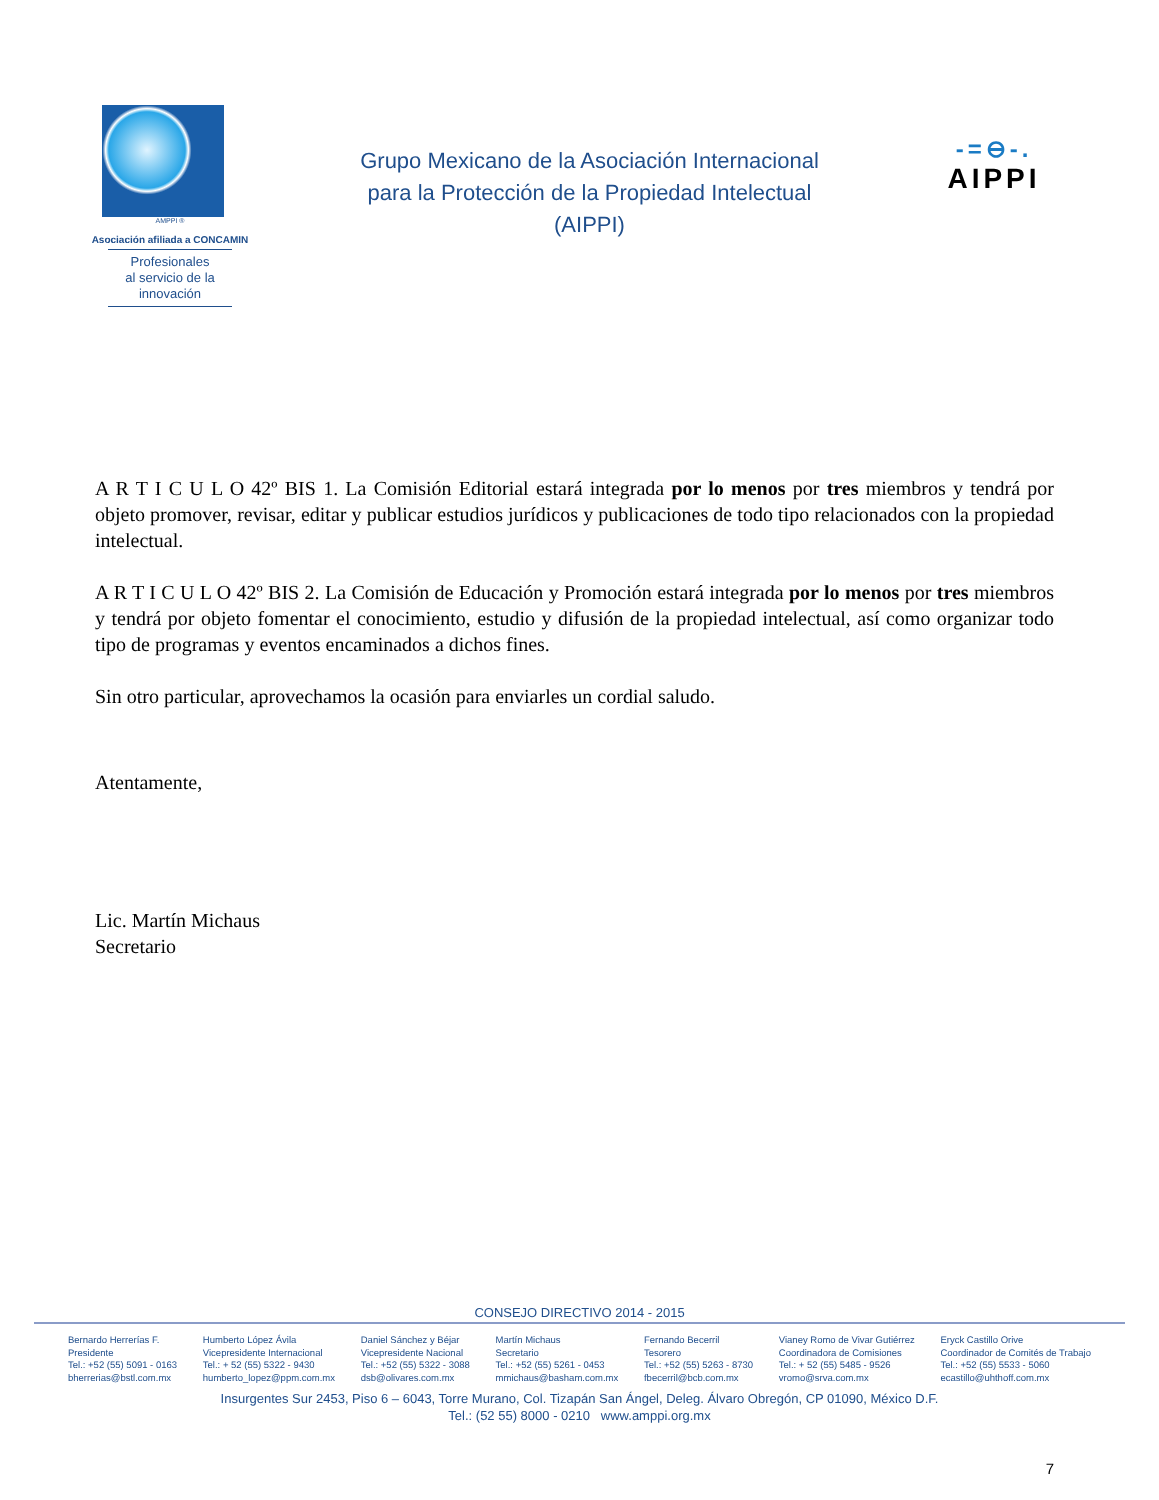AMPPI ®
Asociación afiliada a CONCAMIN
Profesionales
al servicio de la
innovación
Grupo Mexicano de la Asociación Internacional
para la Protección de la Propiedad Intelectual
(AIPPI)
-=⊖-.
AIPPI
A R T I C U L O 42º BIS 1. La Comisión Editorial estará integrada por lo menos por tres miembros y tendrá por objeto promover, revisar, editar y publicar estudios jurídicos y publicaciones de todo tipo relacionados con la propiedad intelectual.
A R T I C U L O 42º BIS 2. La Comisión de Educación y Promoción estará integrada por lo menos por tres miembros y tendrá por objeto fomentar el conocimiento, estudio y difusión de la propiedad intelectual, así como organizar todo tipo de programas y eventos encaminados a dichos fines.
Sin otro particular, aprovechamos la ocasión para enviarles un cordial saludo.
Atentamente,
Lic. Martín Michaus
Secretario
CONSEJO DIRECTIVO 2014 - 2015
Bernardo Herrerías F.
Presidente
Tel.: +52 (55) 5091 - 0163
bherrerias@bstl.com.mx
Humberto López Ávila
Vicepresidente Internacional
Tel.: + 52 (55) 5322 - 9430
humberto_lopez@ppm.com.mx
Daniel Sánchez y Béjar
Vicepresidente Nacional
Tel.: +52 (55) 5322 - 3088
dsb@olivares.com.mx
Martín Michaus
Secretario
Tel.: +52 (55) 5261 - 0453
mmichaus@basham.com.mx
Fernando Becerril
Tesorero
Tel.: +52 (55) 5263 - 8730
fbecerril@bcb.com.mx
Vianey Romo de Vivar Gutiérrez
Coordinadora de Comisiones
Tel.: + 52 (55) 5485 - 9526
vromo@srva.com.mx
Eryck Castillo Orive
Coordinador de Comités de Trabajo
Tel.: +52 (55) 5533 - 5060
ecastillo@uhthoff.com.mx
Insurgentes Sur 2453, Piso 6 – 6043, Torre Murano, Col. Tizapán San Ángel, Deleg. Álvaro Obregón, CP 01090, México D.F.
Tel.: (52 55) 8000 - 0210 www.amppi.org.mx
7